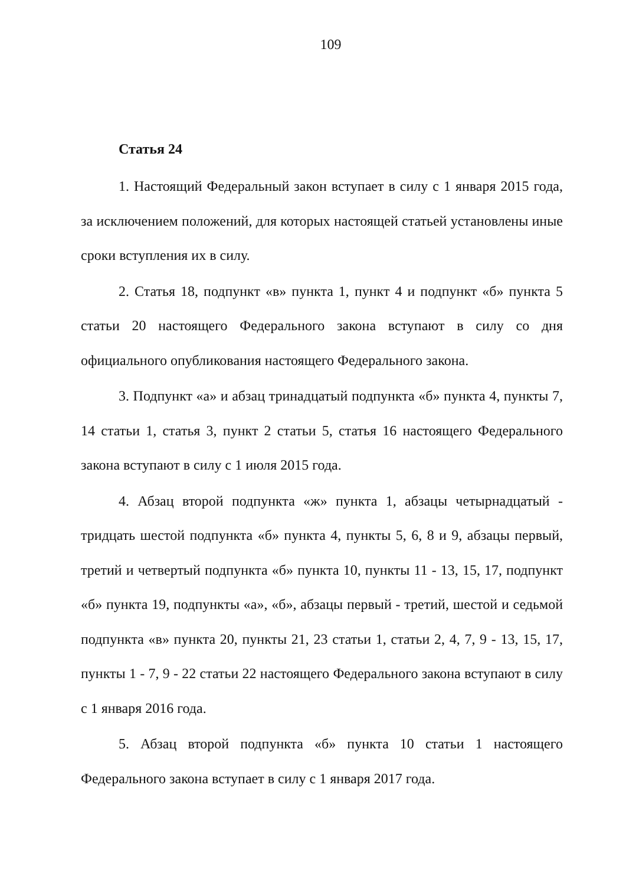109
Статья 24
1. Настоящий Федеральный закон вступает в силу с 1 января 2015 года, за исключением положений, для которых настоящей статьей установлены иные сроки вступления их в силу.
2. Статья 18, подпункт «в» пункта 1, пункт 4 и подпункт «б» пункта 5 статьи 20 настоящего Федерального закона вступают в силу со дня официального опубликования настоящего Федерального закона.
3. Подпункт «а» и абзац тринадцатый подпункта «б» пункта 4, пункты 7, 14 статьи 1, статья 3, пункт 2 статьи 5, статья 16 настоящего Федерального закона вступают в силу с 1 июля 2015 года.
4. Абзац второй подпункта «ж» пункта 1, абзацы четырнадцатый - тридцать шестой подпункта «б» пункта 4, пункты 5, 6, 8 и 9, абзацы первый, третий и четвертый подпункта «б» пункта 10, пункты 11 - 13, 15, 17, подпункт «б» пункта 19, подпункты «а», «б», абзацы первый - третий, шестой и седьмой подпункта «в» пункта 20, пункты 21, 23 статьи 1, статьи 2, 4, 7, 9 - 13, 15, 17, пункты 1 - 7, 9 - 22 статьи 22 настоящего Федерального закона вступают в силу с 1 января 2016 года.
5. Абзац второй подпункта «б» пункта 10 статьи 1 настоящего Федерального закона вступает в силу с 1 января 2017 года.